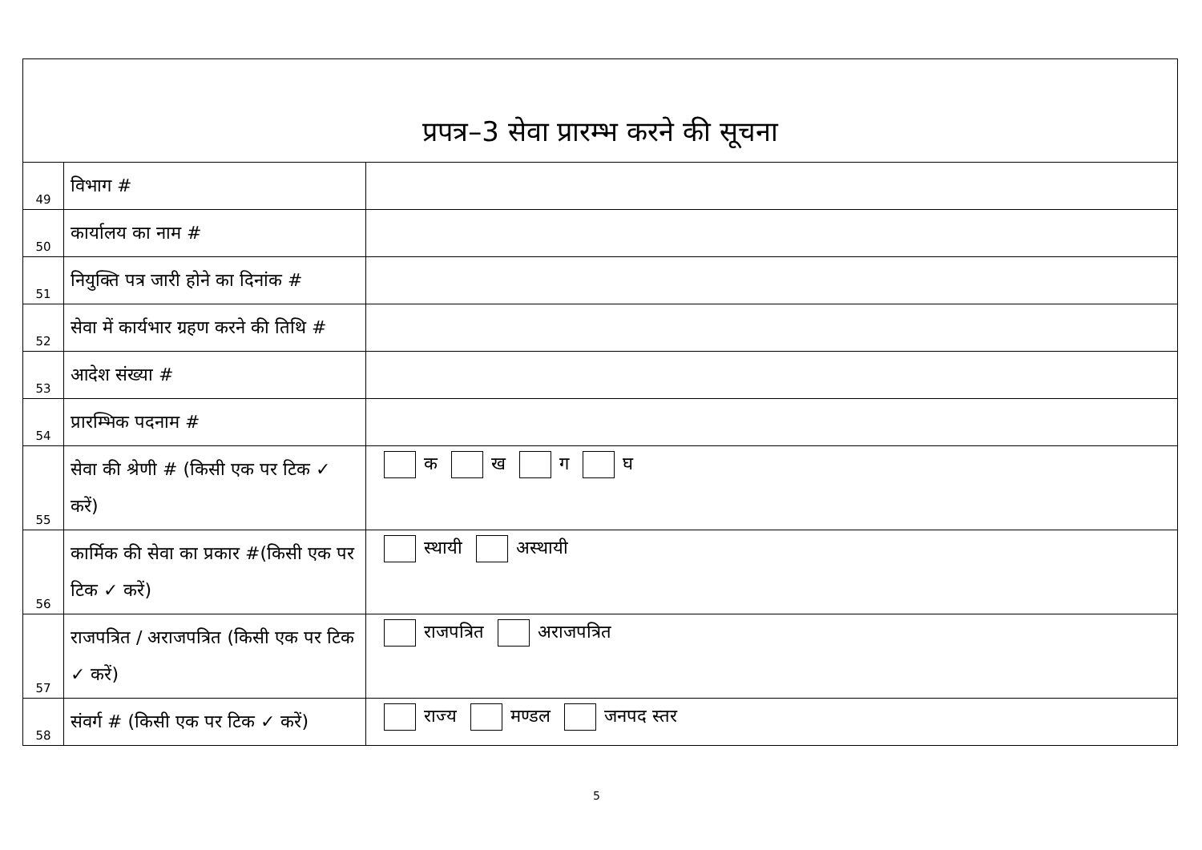| प्रपत्र–3 सेवा प्रारम्भ करने की सूचना | | |
| --- | --- | --- |
| 49 | विभाग # | |
| 50 | कार्यालय का नाम # | |
| 51 | नियुक्ति पत्र जारी होने का दिनांक # | |
| 52 | सेवा में कार्यभार ग्रहण करने की तिथि # | |
| 53 | आदेश संख्या # | |
| 54 | प्रारम्भिक पदनाम # | |
| 55 | सेवा की श्रेणी # (किसी एक पर टिक ✓ करें) | क ख ग घ |
| 56 | कार्मिक की सेवा का प्रकार #(किसी एक पर टिक ✓ करें) | स्थायी अस्थायी |
| 57 | राजपत्रित / अराजपत्रित (किसी एक पर टिक ✓ करें) | राजपत्रित अराजपत्रित |
| 58 | संवर्ग # (किसी एक पर टिक ✓ करें) | राज्य मण्डल जनपद स्तर |
5